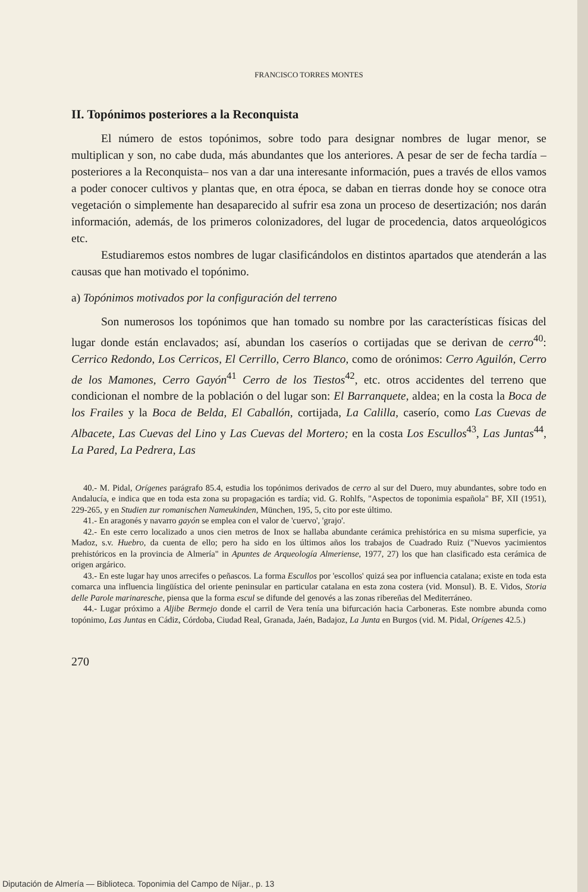FRANCISCO TORRES MONTES
II. Topónimos posteriores a la Reconquista
El número de estos topónimos, sobre todo para designar nombres de lugar menor, se multiplican y son, no cabe duda, más abundantes que los anteriores. A pesar de ser de fecha tardía –posteriores a la Reconquista– nos van a dar una interesante información, pues a través de ellos vamos a poder conocer cultivos y plantas que, en otra época, se daban en tierras donde hoy se conoce otra vegetación o simplemente han desaparecido al sufrir esa zona un proceso de desertización; nos darán información, además, de los primeros colonizadores, del lugar de procedencia, datos arqueológicos etc.
Estudiaremos estos nombres de lugar clasificándolos en distintos apartados que atenderán a las causas que han motivado el topónimo.
a) Topónimos motivados por la configuración del terreno
Son numerosos los topónimos que han tomado su nombre por las características físicas del lugar donde están enclavados; así, abundan los caseríos o cortijadas que se derivan de cerro<sup>40</sup>: Cerrico Redondo, Los Cerricos, El Cerrillo, Cerro Blanco, como de orónimos: Cerro Aguilón, Cerro de los Mamones, Cerro Gayón<sup>41</sup> Cerro de los Tiestos<sup>42</sup>, etc. otros accidentes del terreno que condicionan el nombre de la población o del lugar son: El Barranquete, aldea; en la costa la Boca de los Frailes y la Boca de Belda, El Caballón, cortijada, La Calilla, caserío, como Las Cuevas de Albacete, Las Cuevas del Lino y Las Cuevas del Mortero; en la costa Los Escullos<sup>43</sup>, Las Juntas<sup>44</sup>, La Pared, La Pedrera, Las
40.- M. Pidal, Orígenes parágrafo 85.4, estudia los topónimos derivados de cerro al sur del Duero, muy abundantes, sobre todo en Andalucía, e indica que en toda esta zona su propagación es tardía; vid. G. Rohlfs, "Aspectos de toponimia española" BF, XII (1951), 229-265, y en Studien zur romanischen Nameukinden, München, 195, 5, cito por este último.
41.- En aragonés y navarro gayón se emplea con el valor de 'cuervo', 'grajo'.
42.- En este cerro localizado a unos cien metros de Inox se hallaba abundante cerámica prehistórica en su misma superficie, ya Madoz, s.v. Huebro, da cuenta de ello; pero ha sido en los últimos años los trabajos de Cuadrado Ruiz ("Nuevos yacimientos prehistóricos en la provincia de Almería" in Apuntes de Arqueología Almeriense, 1977, 27) los que han clasificado esta cerámica de origen argárico.
43.- En este lugar hay unos arrecifes o peñascos. La forma Escullos por 'escollos' quizá sea por influencia catalana; existe en toda esta comarca una influencia lingüística del oriente peninsular en particular catalana en esta zona costera (vid. Monsul). B. E. Vidos, Storia delle Parole marinaresche, piensa que la forma escul se difunde del genovés a las zonas ribereñas del Mediterráneo.
44.- Lugar próximo a Aljibe Bermejo donde el carril de Vera tenía una bifurcación hacia Carboneras. Este nombre abunda como topónimo, Las Juntas en Cádiz, Córdoba, Ciudad Real, Granada, Jaén, Badajoz, La Junta en Burgos (vid. M. Pidal, Orígenes 42.5.)
270
Diputación de Almería — Biblioteca. Toponimia del Campo de Níjar., p. 13